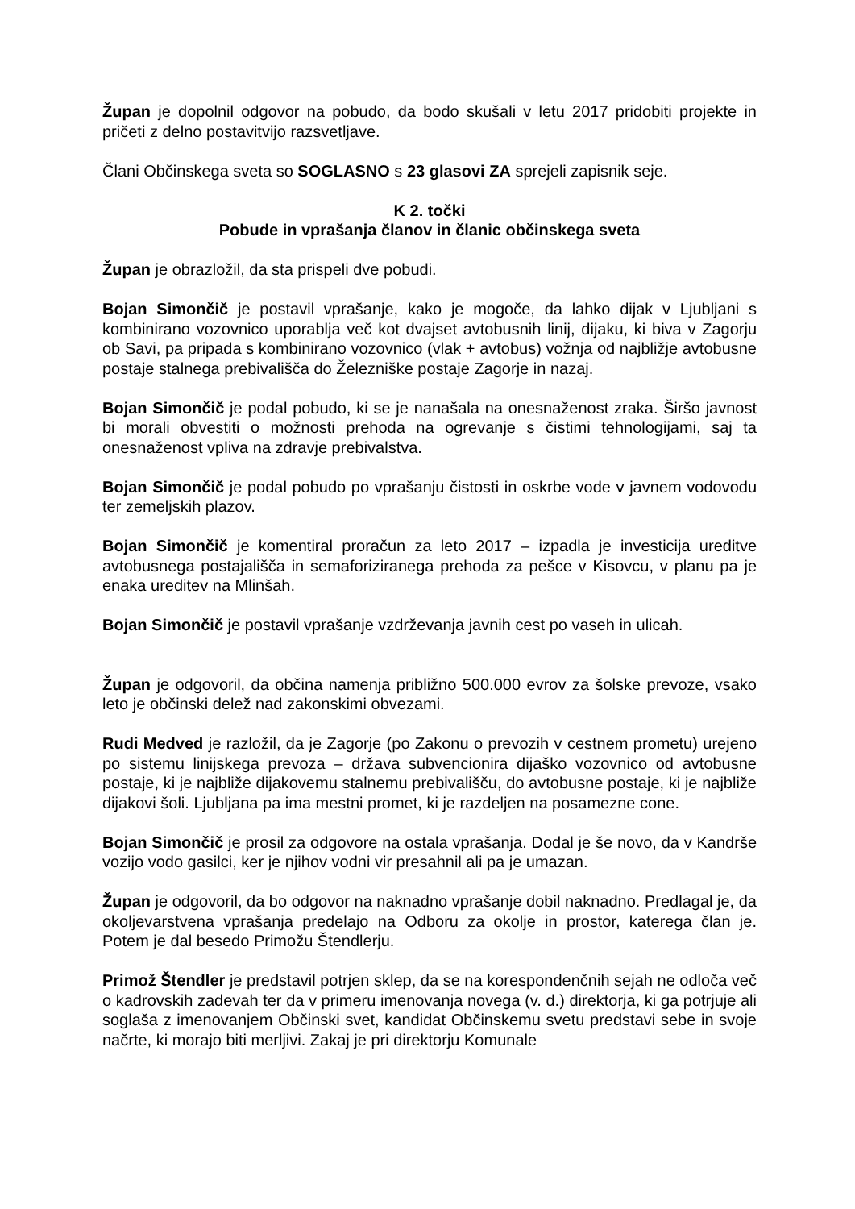Župan je dopolnil odgovor na pobudo, da bodo skušali v letu 2017 pridobiti projekte in pričeti z delno postavitvijo razsvetljave.
Člani Občinskega sveta so SOGLASNO s 23 glasovi ZA sprejeli zapisnik seje.
K 2. točki
Pobude in vprašanja članov in članic občinskega sveta
Župan je obrazložil, da sta prispeli dve pobudi.
Bojan Simončič je postavil vprašanje, kako je mogoče, da lahko dijak v Ljubljani s kombinirano vozovnico uporablja več kot dvajset avtobusnih linij, dijaku, ki biva v Zagorju ob Savi, pa pripada s kombinirano vozovnico (vlak + avtobus) vožnja od najbližje avtobusne postaje stalnega prebivališča do Železniške postaje Zagorje in nazaj.
Bojan Simončič je podal pobudo, ki se je nanašala na onesnaženost zraka. Širšo javnost bi morali obvestiti o možnosti prehoda na ogrevanje s čistimi tehnologijami, saj ta onesnaženost vpliva na zdravje prebivalstva.
Bojan Simončič je podal pobudo po vprašanju čistosti in oskrbe vode v javnem vodovodu ter zemeljskih plazov.
Bojan Simončič je komentiral proračun za leto 2017 – izpadla je investicija ureditve avtobusnega postajališča in semaforiziranega prehoda za pešce v Kisovcu, v planu pa je enaka ureditev na Mlinšah.
Bojan Simončič je postavil vprašanje vzdrževanja javnih cest po vaseh in ulicah.
Župan je odgovoril, da občina namenja približno 500.000 evrov za šolske prevoze, vsako leto je občinski delež nad zakonskimi obvezami.
Rudi Medved je razložil, da je Zagorje (po Zakonu o prevozih v cestnem prometu) urejeno po sistemu linijskega prevoza – država subvencionira dijaško vozovnico od avtobusne postaje, ki je najbliže dijakovemu stalnemu prebivališču, do avtobusne postaje, ki je najbliže dijakovi šoli. Ljubljana pa ima mestni promet, ki je razdeljen na posamezne cone.
Bojan Simončič je prosil za odgovore na ostala vprašanja. Dodal je še novo, da v Kandrše vozijo vodo gasilci, ker je njihov vodni vir presahnil ali pa je umazan.
Župan je odgovoril, da bo odgovor na naknadno vprašanje dobil naknadno. Predlagal je, da okoljevarstvena vprašanja predelajo na Odboru za okolje in prostor, katerega član je. Potem je dal besedo Primožu Štendlerju.
Primož Štendler je predstavil potrjen sklep, da se na korespondenčnih sejah ne odloča več o kadrovskih zadevah ter da v primeru imenovanja novega (v. d.) direktorja, ki ga potrjuje ali soglaša z imenovanjem Občinski svet, kandidat Občinskemu svetu predstavi sebe in svoje načrte, ki morajo biti merljivi. Zakaj je pri direktorju Komunale